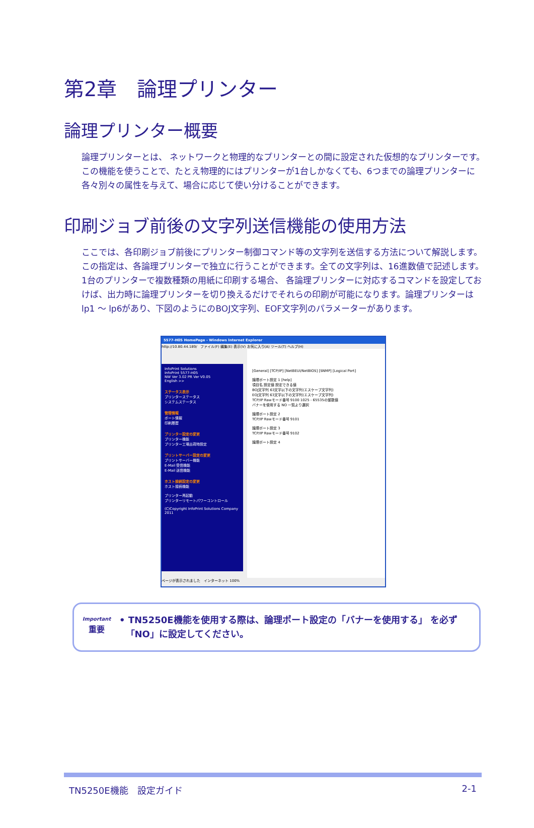第2章　論理プリンター
論理プリンター概要
論理プリンターとは、 ネットワークと物理的なプリンターとの間に設定された仮想的なプリンターです。この機能を使うことで、たとえ物理的にはプリンターが1台しかなくても、6つまでの論理プリンターに各々別々の属性を与えて、場合に応じて使い分けることができます。
印刷ジョブ前後の文字列送信機能の使用方法
ここでは、各印刷ジョブ前後にプリンター制御コマンド等の文字列を送信する方法について解説します。この指定は、各論理プリンターで独立に行うことができます。全ての文字列は、16進数値で記述します。
1台のプリンターで複数種類の用紙に印刷する場合、 各論理プリンターに対応するコマンドを設定しておけば、出力時に論理プリンターを切り換えるだけでそれらの印刷が可能になります。論理プリンターはlp1 ～ lp6があり、下図のようにのBOJ文字列、EOF文字列のパラメーターがあります。
5577-H05 HomePage - Windows Internet Explorer
http://10.80.44.189/ ファイル(F) 編集(E) 表示(V) お気に入り(A) ツール(T) ヘルプ(H)
InfoPrint Solutions
InfoPrint 5577-H05
NW Ver 3.02 PR Ver V0.05
English >>
ステータス表示
プリンターステータス
システムステータス
管理情報
ポート情報
印刷履歴
プリンター設定の変更
プリンター機能
プリンター工場出荷時設定
プリントサーバー設定の変更
プリントサーバー機能
E-Mail 受信機能
E-Mail 送信機能
ホスト接続設定の変更
ホスト接続機能
プリンター再起動
プリンターリモートパワーコントロール
(C)Copyright InfoPrint Solutions Company 2011
[General] [TCP/IP] [NetBEUI/NetBIOS] [SNMP] [Logical Port]
論理ポート設定 1 [help]
項目名 設定値 設定できる値
BOJ文字列 63文字以下の文字列(エスケープ文字列)
EOJ文字列 63文字以下の文字列(エスケープ文字列)
TCP/IP Rawモード番号 9100 1025 - 65535の整数値
バナーを使用する NO 一覧より選択
論理ポート設定 2
TCP/IP Rawモード番号 9101
論理ポート設定 3
TCP/IP Rawモード番号 9102
論理ポート設定 4
ページが表示されました　インターネット 100%
Important
重要
• TN5250E機能を使用する際は、論理ポート設定の「バナーを使用する」 を必ず
「NO」に設定してください。
TN5250E機能　設定ガイド 2-1